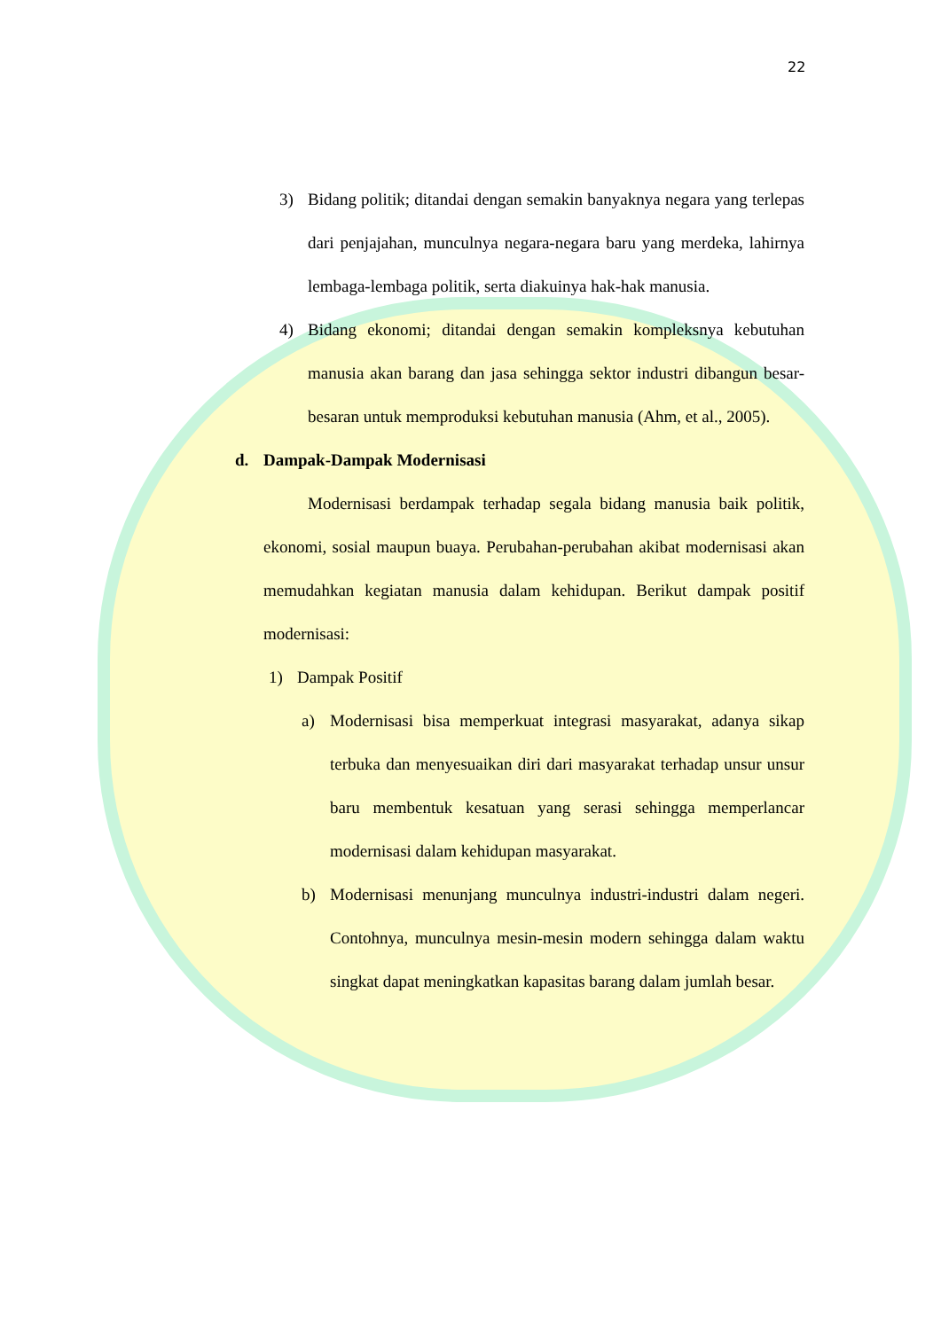22
3) Bidang politik; ditandai dengan semakin banyaknya negara yang terlepas dari penjajahan, munculnya negara-negara baru yang merdeka, lahirnya lembaga-lembaga politik, serta diakuinya hak-hak manusia.
4) Bidang ekonomi; ditandai dengan semakin kompleksnya kebutuhan manusia akan barang dan jasa sehingga sektor industri dibangun besar-besaran untuk memproduksi kebutuhan manusia (Ahm, et al., 2005).
d. Dampak-Dampak Modernisasi
Modernisasi berdampak terhadap segala bidang manusia baik politik, ekonomi, sosial maupun buaya. Perubahan-perubahan akibat modernisasi akan memudahkan kegiatan manusia dalam kehidupan. Berikut dampak positif modernisasi:
1) Dampak Positif
a) Modernisasi bisa memperkuat integrasi masyarakat, adanya sikap terbuka dan menyesuaikan diri dari masyarakat terhadap unsur unsur baru membentuk kesatuan yang serasi sehingga memperlancar modernisasi dalam kehidupan masyarakat.
b) Modernisasi menunjang munculnya industri-industri dalam negeri. Contohnya, munculnya mesin-mesin modern sehingga dalam waktu singkat dapat meningkatkan kapasitas barang dalam jumlah besar.